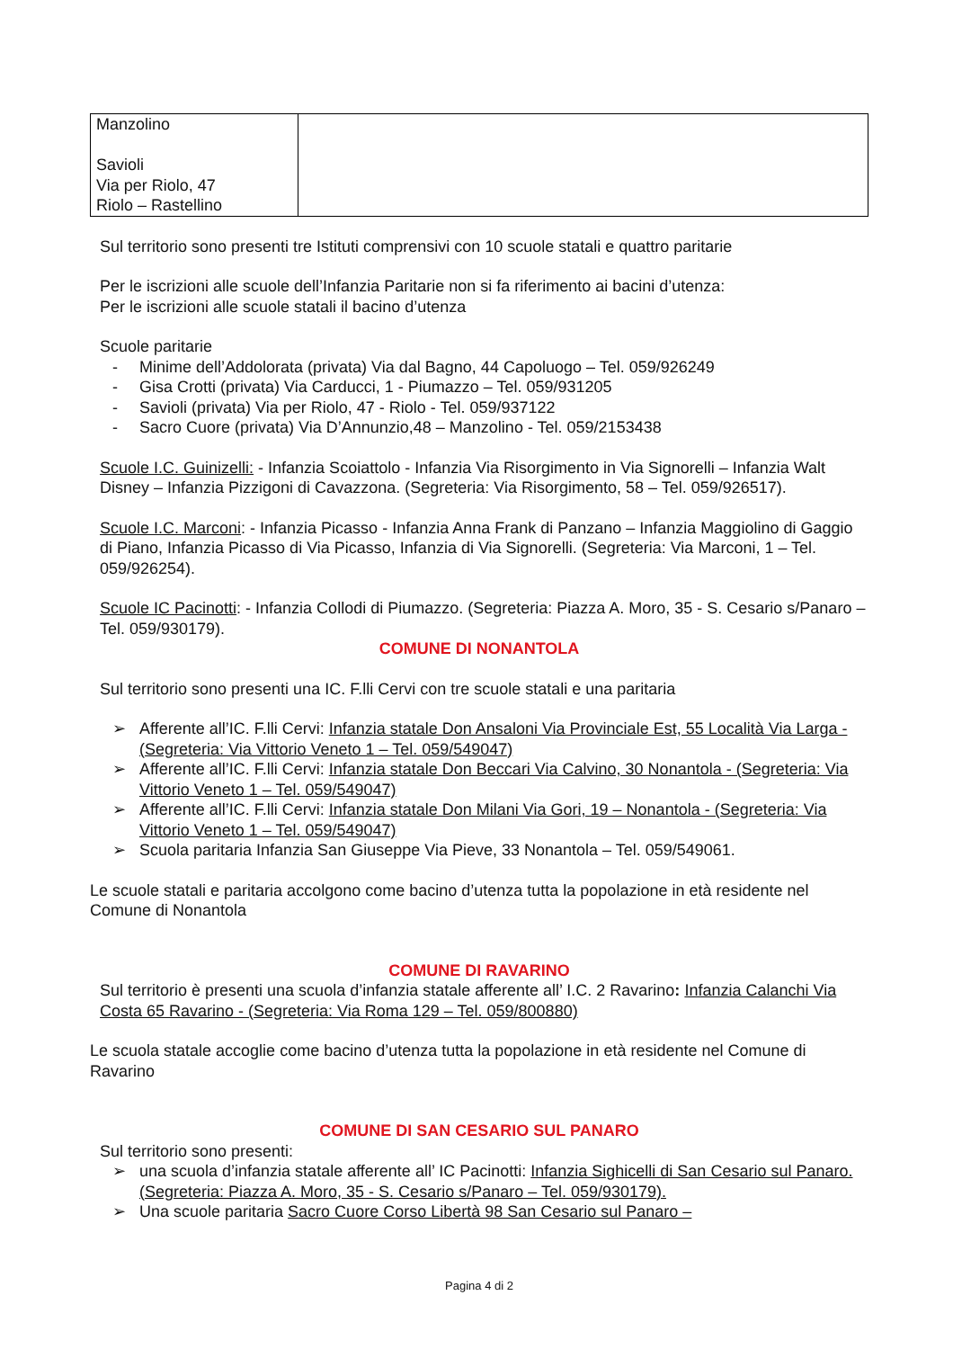| Manzolino Savioli Via per Riolo, 47 Riolo – Rastellino | |
Sul territorio sono presenti tre Istituti comprensivi con 10 scuole statali e quattro paritarie
Per le iscrizioni alle scuole dell’Infanzia Paritarie non si fa riferimento ai bacini d’utenza:
Per le iscrizioni alle scuole statali il bacino d’utenza
Scuole paritarie
- Minime dell’Addolorata (privata) Via dal Bagno, 44 Capoluogo – Tel. 059/926249
- Gisa Crotti (privata) Via Carducci, 1 - Piumazzo – Tel. 059/931205
- Savioli (privata) Via per Riolo, 47 - Riolo - Tel. 059/937122
- Sacro Cuore (privata) Via D’Annunzio,48 – Manzolino - Tel. 059/2153438
Scuole I.C. Guinizelli: - Infanzia Scoiattolo - Infanzia Via Risorgimento in Via Signorelli – Infanzia Walt Disney – Infanzia Pizzigoni di Cavazzona. (Segreteria: Via Risorgimento, 58 – Tel. 059/926517).
Scuole I.C. Marconi: - Infanzia Picasso - Infanzia Anna Frank di Panzano – Infanzia Maggiolino di Gaggio di Piano, Infanzia Picasso di Via Picasso, Infanzia di Via Signorelli. (Segreteria: Via Marconi, 1 – Tel. 059/926254).
Scuole IC Pacinotti: - Infanzia Collodi di Piumazzo. (Segreteria: Piazza A. Moro, 35 - S. Cesario s/Panaro – Tel. 059/930179).
COMUNE DI NONANTOLA
Sul territorio sono presenti una IC. F.lli Cervi con tre scuole statali e una paritaria
➢ Afferente all’IC. F.lli Cervi: Infanzia statale Don Ansaloni Via Provinciale Est, 55 Località Via Larga - (Segreteria: Via Vittorio Veneto 1 – Tel. 059/549047)
➢ Afferente all’IC. F.lli Cervi: Infanzia statale Don Beccari Via Calvino, 30 Nonantola - (Segreteria: Via Vittorio Veneto 1 – Tel. 059/549047)
➢ Afferente all’IC. F.lli Cervi: Infanzia statale Don Milani Via Gori, 19 – Nonantola - (Segreteria: Via Vittorio Veneto 1 – Tel. 059/549047)
➢ Scuola paritaria Infanzia San Giuseppe Via Pieve, 33 Nonantola – Tel. 059/549061.
Le scuole statali e paritaria accolgono come bacino d’utenza tutta la popolazione in età residente nel Comune di Nonantola
COMUNE DI RAVARINO
Sul territorio è presenti una scuola d’infanzia statale afferente all’ I.C. 2 Ravarino: Infanzia Calanchi Via Costa 65 Ravarino - (Segreteria: Via Roma 129 – Tel. 059/800880)
Le scuola statale accoglie come bacino d’utenza tutta la popolazione in età residente nel Comune di Ravarino
COMUNE DI SAN CESARIO SUL PANARO
Sul territorio sono presenti:
➢ una scuola d’infanzia statale afferente all’ IC Pacinotti: Infanzia Sighicelli di San Cesario sul Panaro. (Segreteria: Piazza A. Moro, 35 - S. Cesario s/Panaro – Tel. 059/930179).
➢ Una scuole paritaria Sacro Cuore Corso Libertà 98 San Cesario sul Panaro –
Pagina 4 di 2